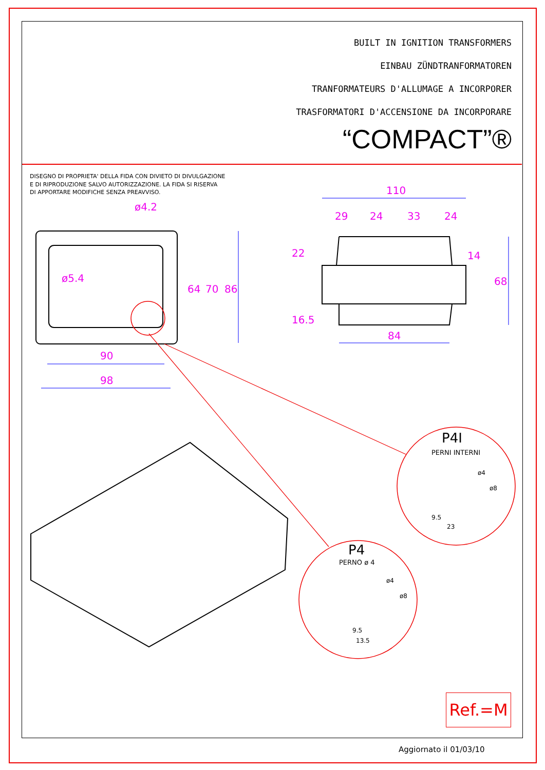BUILT IN IGNITION TRANSFORMERS
EINBAU ZÜNDTRANFORMATOREN
TRANFORMATEURS D'ALLUMAGE A INCORPORER
TRASFORMATORI D'ACCENSIONE DA INCORPORARE
“COMPACT”®
DISEGNO DI PROPRIETA' DELLA FIDA CON DIVIETO DI DIVULGAZIONE
E DI RIPRODUZIONE SALVO AUTORIZZAZIONE. LA FIDA SI RISERVA
DI APPORTARE MODIFICHE SENZA PREAVVISO.
90
98
110
29
24
33
24
84
ø5.4
ø4.2
22
16.5
14
68
64
70
86
P4I
PERNI INTERNI
ø4
ø8
9.5
23
P4
PERNO ø 4
ø4
ø8
9.5
13.5
Ref.=M
Aggiornato il 01/03/10